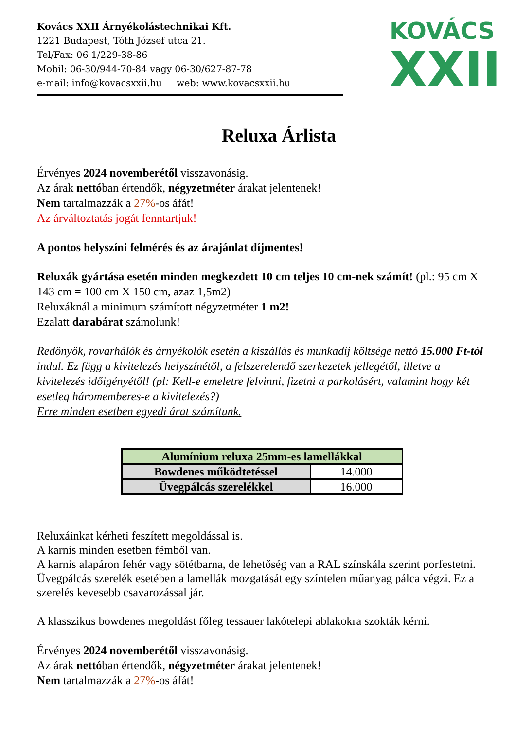Kovács XXII Árnyékolástechnikai Kft.
1221 Budapest, Tóth József utca 21.
Tel/Fax: 06 1/229-38-86
Mobil: 06-30/944-70-84 vagy 06-30/627-87-78
e-mail: info@kovacsxxii.hu web: www.kovacsxxii.hu
KOVÁCS
XXII
Reluxa Árlista
Érvényes 2024 novemberétől visszavonásig.
Az árak nettóban értendők, négyzetméter árakat jelentenek!
Nem tartalmazzák a 27%-os áfát!
Az árváltoztatás jogát fenntartjuk!
A pontos helyszíni felmérés és az árajánlat díjmentes!
Reluxák gyártása esetén minden megkezdett 10 cm teljes 10 cm-nek számít! (pl.: 95 cm X 143 cm = 100 cm X 150 cm, azaz 1,5m2)
Reluxáknál a minimum számított négyzetméter 1 m2!
Ezalatt darabárat számolunk!
Redőnyök, rovarhálók és árnyékolók esetén a kiszállás és munkadíj költsége nettó 15.000 Ft-tól indul. Ez függ a kivitelezés helyszínétől, a felszerelendő szerkezetek jellegétől, illetve a kivitelezés időigényétől! (pl: Kell-e emeletre felvinni, fizetni a parkolásért, valamint hogy két esetleg háromemberes-e a kivitelezés?)
Erre minden esetben egyedi árat számítunk.
| Alumínium reluxa 25mm-es lamellákkal | |
| --- | --- |
| Bowdenes működtetéssel | 14.000 |
| Üvegpálcás szerelékkel | 16.000 |
Reluxáinkat kérheti feszített megoldással is.
A karnis minden esetben fémből van.
A karnis alapáron fehér vagy sötétbarna, de lehetőség van a RAL színskála szerint porfestetni.
Üvegpálcás szerelék esetében a lamellák mozgatását egy színtelen műanyag pálca végzi. Ez a szerelés kevesebb csavarozással jár.
A klasszikus bowdenes megoldást főleg tessauer lakótelepi ablakokra szokták kérni.
Érvényes 2024 novemberétől visszavonásig.
Az árak nettóban értendők, négyzetméter árakat jelentenek!
Nem tartalmazzák a 27%-os áfát!